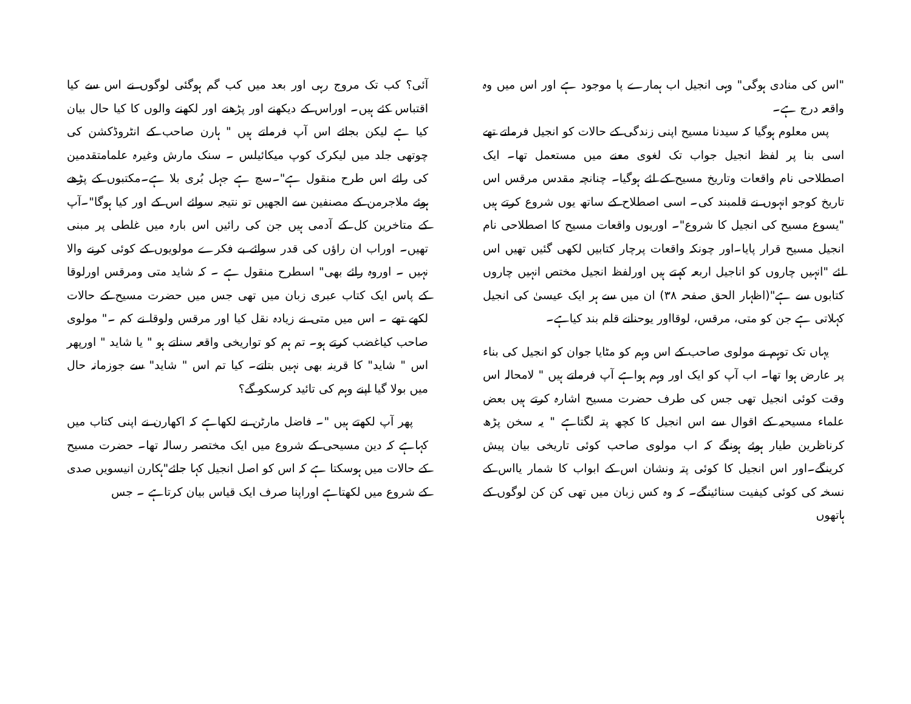"اس کی منادی ہوگی" وہی انجیل اب ہمارے پا موجود ہے اور اس میں وہ واقعہ درج ہے۔
پس معلوم ہوگیا کہ سیدنا مسیح اپنی زندگی کے حالات کو انجیل فرماتے تھے اسی بنا پر لفظ انجیل جواب تک لغوی معنے میں مستعمل تھا۔ ایک اصطلاحی نام واقعات وتاریخ مسیح کے لئے ہوگیا۔ چنانچہ مقدس مرقس اس تاریخ کوجو انہوں نے قلمبند کی۔ اسی اصطلاح کے ساتھ یوں شروع کرتے ہیں "یسوع مسیح کی انجیل کا شروع"۔ اوریوں واقعات مسیح کا اصطلاحی نام انجیل مسیح قرار پایا۔اور چونکہ واقعات پرچار کتابیں لکھی گئیں تھیں اس لئے "انہیں چاروں کو اناجیل اربعہ کہتے ہیں اورلفظ انجیل مختص انہیں چاروں کتابوں سے ہے"(اظہار الحق صفحہ ۳۸) ان میں سے ہر ایک عیسیٰ کی انجیل کہلاتی ہے جن کو متی، مرقس، لوقااور یوحنانے قلم بند کیاہے۔
یہاں تک توہم نے مولوی صاحب کے اس وہم کو مٹایا جوان کو انجیل کی بناء پر عارض ہوا تھا۔ اب آپ کو ایک اور وہم ہواہے آپ فرماتے ہیں " لامحالہ اس وقت کوئی انجیل تھی جس کی طرف حضرت مسیح اشارہ کرتے ہیں بعض علماء مسیحیہ کے اقوال سے اس انجیل کا کچھ پتہ لگتاہے " یہ سخن پڑھ کرناظرین طیار ہوئے ہونگے کہ اب مولوی صاحب کوئی تاریخی بیان پیش کرینگے۔اور اس انجیل کا کوئی پتہ ونشان اس کے ابواب کا شمار یااس کے نسخہ کی کوئی کیفیت سنائینگے۔ کہ وہ کس زبان میں تھی کن کن لوگوں کے ہاتھوں
آئی؟ کب تک مروج رہی اور بعد میں کب گم ہوگئی لوگوں نے اس سے کیا اقتباس کئے ہیں۔ اوراس کے دیکھنے اور پڑھنے اور لکھنے والوں کا کیا حال بیان کیا ہے لیکن بجائے اس آپ فرماتے ہیں " ہارن صاحب کے انٹروڈکشن کی چوتھی جلد میں لیکرک کوپ میکائیلس ۔ سنک مارش وغیرہ علمامتقدمین کی رائے اس طرح منقول ہے"۔سچ ہے جہل بُری بلا ہے۔مکتبوں کے پڑھے ہوئے ملاجرمن کے مصنفین سے الجھیں تو نتیجہ سوائے اس کے اور کیا ہوگا"۔آپ کے متاخرین کل کے آدمی ہیں جن کی رائیں اس بارہ میں غلطی پر مبنی تھیں۔ اوراب ان راؤں کی قدر سوائے بے فکرے مولویوں کے کوئی کرنے والا نہیں ۔ اوروہ رائے بھی" اسطرح منقول ہے ۔ کہ شاید متی ومرقس اورلوقا کے پاس ایک کتاب عبری زبان میں تھی جس میں حضرت مسیح کے حالات لکھے تھے ۔ اس میں متی نے زیادہ نقل کیا اور مرقس ولوقا نے کم ۔" مولوی صاحب کیاغضب کرتے ہو۔ تم ہم کو تواریخی واقعہ سناتے ہو " یا شاید " اورپھر اس " شاید" کا قرینہ بھی نہیں بتاتے۔ کیا تم اس " شاید" سے جوزمانہ حال میں بولا گیا اپنے وہم کی تائید کرسکو گے؟
پھر آپ لکھتے ہیں "۔ فاضل مارٹن نے لکھاہے کہ اکھارن نے اپنی کتاب میں کہاہے کہ دین مسیحی کے شروع میں ایک مختصر رسالہ تھا۔ حضرت مسیح کے حالات میں ہوسکتا ہے کہ اس کو اصل انجیل کہا جائے"ہکارن انیسویں صدی کے شروع میں لکھتاہے اوراپنا صرف ایک قیاس بیان کرتاہے ۔ جس